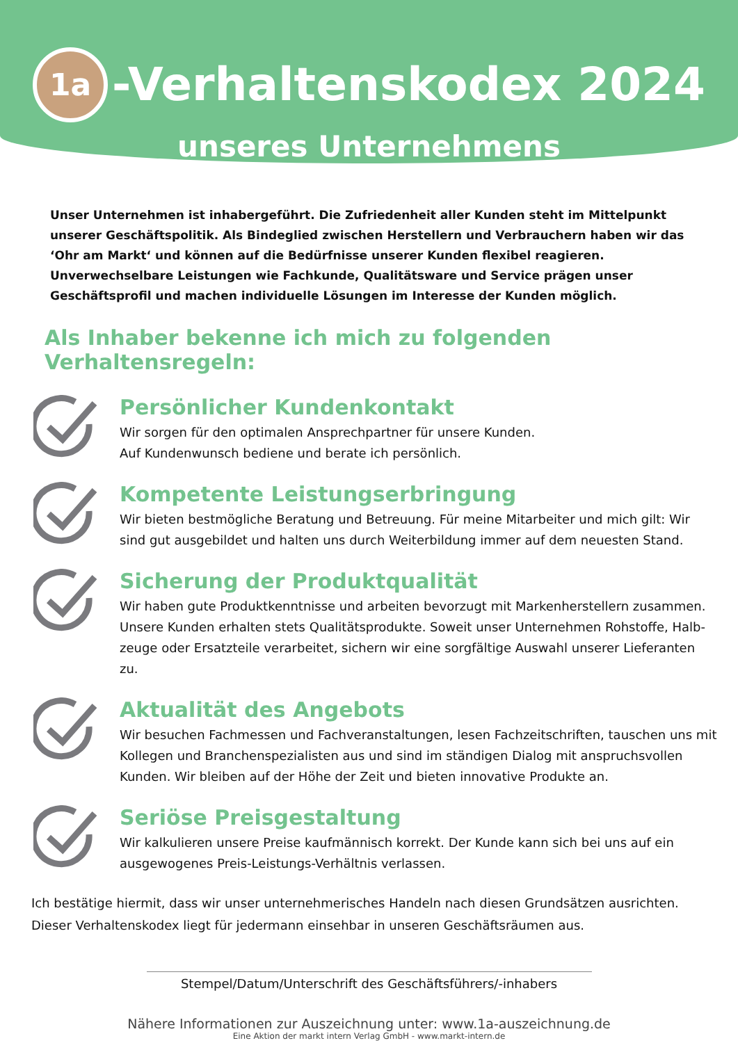1a -Verhaltenskodex 2024
unseres Unternehmens
Unser Unternehmen ist inhabergeführt. Die Zufriedenheit aller Kunden steht im Mittelpunkt unserer Geschäftspolitik. Als Bindeglied zwischen Herstellern und Verbrauchern haben wir das ‘Ohr am Markt‘ und können auf die Bedürfnisse unserer Kunden flexibel reagieren. Unverwechselbare Leistungen wie Fachkunde, Qualitätsware und Service prägen unser Geschäftsprofil und machen individuelle Lösungen im Interesse der Kunden möglich.
Als Inhaber bekenne ich mich zu folgenden Verhaltensregeln:
Persönlicher Kundenkontakt
Wir sorgen für den optimalen Ansprechpartner für unsere Kunden.
Auf Kundenwunsch bediene und berate ich persönlich.
Kompetente Leistungserbringung
Wir bieten bestmögliche Beratung und Betreuung. Für meine Mitarbeiter und mich gilt: Wir sind gut ausgebildet und halten uns durch Weiterbildung immer auf dem neuesten Stand.
Sicherung der Produktqualität
Wir haben gute Produktkenntnisse und arbeiten bevorzugt mit Markenherstellern zusammen. Unsere Kunden erhalten stets Qualitätsprodukte. Soweit unser Unternehmen Rohstoffe, Halb­zeuge oder Ersatzteile verarbeitet, sichern wir eine sorgfältige Auswahl unserer Lieferanten zu.
Aktualität des Angebots
Wir besuchen Fachmessen und Fachveranstaltungen, lesen Fachzeitschriften, tauschen uns mit Kollegen und Branchenspezialisten aus und sind im ständigen Dialog mit anspruchsvollen Kunden. Wir bleiben auf der Höhe der Zeit und bieten innovative Produkte an.
Seriöse Preisgestaltung
Wir kalkulieren unsere Preise kaufmännisch korrekt. Der Kunde kann sich bei uns auf ein ausgewogenes Preis-Leistungs-Verhältnis verlassen.
Ich bestätige hiermit, dass wir unser unternehmerisches Handeln nach diesen Grundsätzen ausrichten. Dieser Verhaltenskodex liegt für jedermann einsehbar in unseren Geschäftsräumen aus.
Stempel/Datum/Unterschrift des Geschäftsführers/-inhabers
Nähere Informationen zur Auszeichnung unter: www.1a-auszeichnung.de
Eine Aktion der markt intern Verlag GmbH - www.markt-intern.de